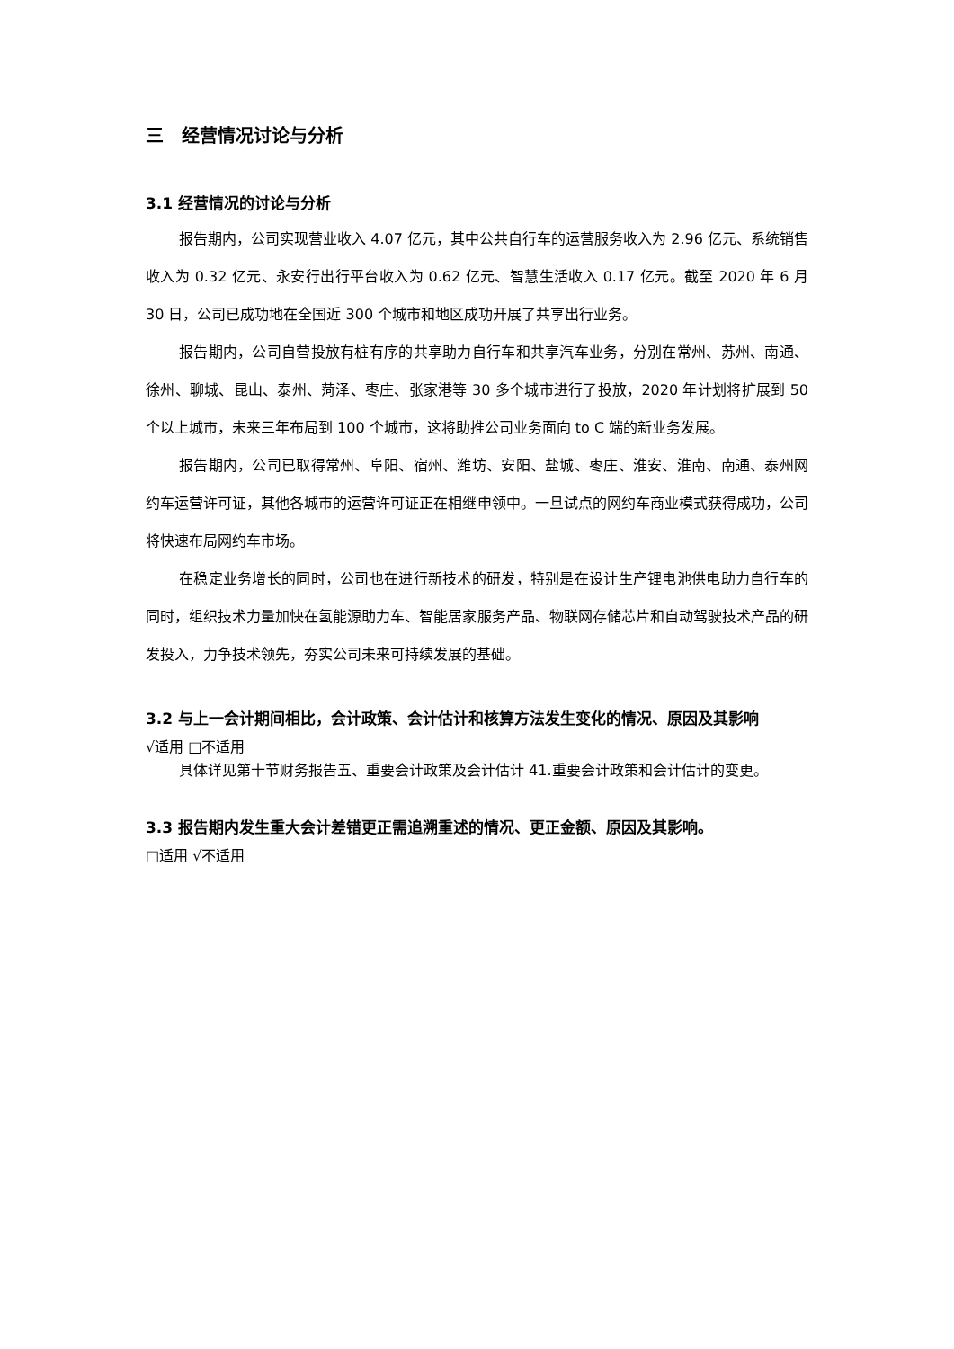三　经营情况讨论与分析
3.1 经营情况的讨论与分析
报告期内，公司实现营业收入 4.07 亿元，其中公共自行车的运营服务收入为 2.96 亿元、系统销售收入为 0.32 亿元、永安行出行平台收入为 0.62 亿元、智慧生活收入 0.17 亿元。截至 2020 年 6 月 30 日，公司已成功地在全国近 300 个城市和地区成功开展了共享出行业务。
报告期内，公司自营投放有桩有序的共享助力自行车和共享汽车业务，分别在常州、苏州、南通、徐州、聊城、昆山、泰州、菏泽、枣庄、张家港等 30 多个城市进行了投放，2020 年计划将扩展到 50 个以上城市，未来三年布局到 100 个城市，这将助推公司业务面向 to C 端的新业务发展。
报告期内，公司已取得常州、阜阳、宿州、潍坊、安阳、盐城、枣庄、淮安、淮南、南通、泰州网约车运营许可证，其他各城市的运营许可证正在相继申领中。一旦试点的网约车商业模式获得成功，公司将快速布局网约车市场。
在稳定业务增长的同时，公司也在进行新技术的研发，特别是在设计生产锂电池供电助力自行车的同时，组织技术力量加快在氢能源助力车、智能居家服务产品、物联网存储芯片和自动驾驶技术产品的研发投入，力争技术领先，夯实公司未来可持续发展的基础。
3.2 与上一会计期间相比，会计政策、会计估计和核算方法发生变化的情况、原因及其影响
√适用 □不适用
具体详见第十节财务报告五、重要会计政策及会计估计 41.重要会计政策和会计估计的变更。
3.3 报告期内发生重大会计差错更正需追溯重述的情况、更正金额、原因及其影响。
□适用 √不适用